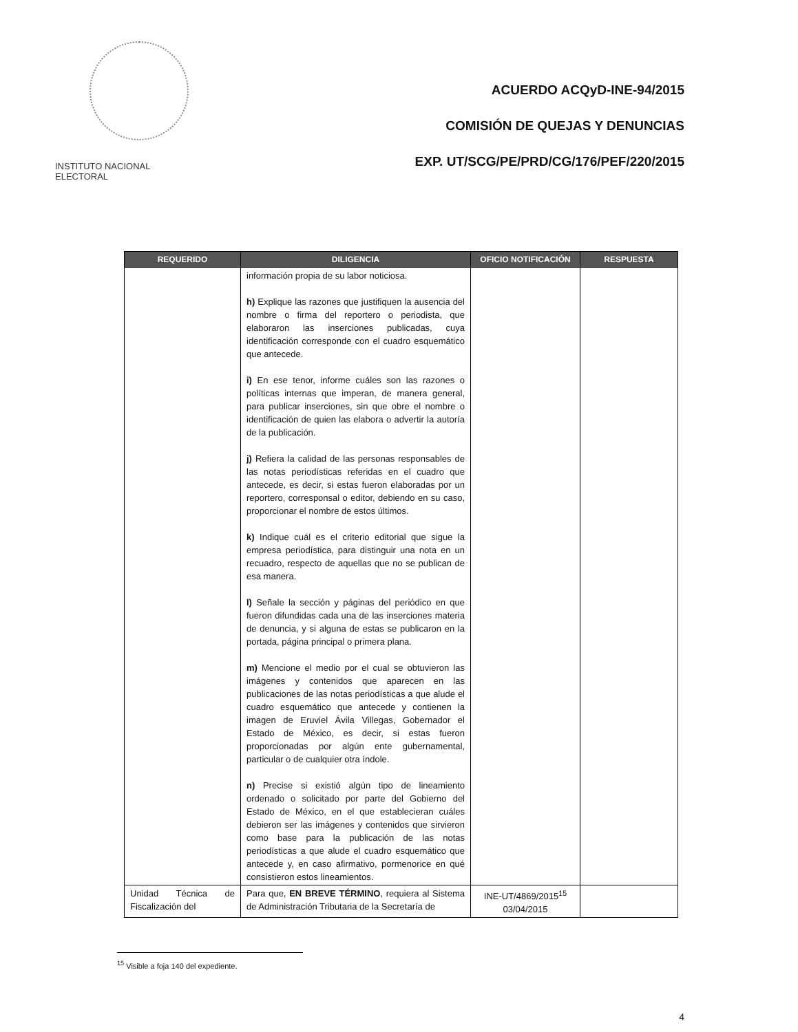INSTITUTO NACIONAL ELECTORAL
ACUERDO ACQyD-INE-94/2015
COMISIÓN DE QUEJAS Y DENUNCIAS
EXP. UT/SCG/PE/PRD/CG/176/PEF/220/2015
| REQUERIDO | DILIGENCIA | OFICIO NOTIFICACIÓN | RESPUESTA |
| --- | --- | --- | --- |
| | información propia de su labor noticiosa. h) Explique las razones que justifiquen la ausencia del nombre o firma del reportero o periodista, que elaboraron las inserciones publicadas, cuya identificación corresponde con el cuadro esquemático que antecede. i) En ese tenor, informe cuáles son las razones o políticas internas que imperan, de manera general, para publicar inserciones, sin que obre el nombre o identificación de quien las elabora o advertir la autoría de la publicación. j) Refiera la calidad de las personas responsables de las notas periodísticas referidas en el cuadro que antecede, es decir, si estas fueron elaboradas por un reportero, corresponsal o editor, debiendo en su caso, proporcionar el nombre de estos últimos. k) Indique cuál es el criterio editorial que sigue la empresa periodística, para distinguir una nota en un recuadro, respecto de aquellas que no se publican de esa manera. l) Señale la sección y páginas del periódico en que fueron difundidas cada una de las inserciones materia de denuncia, y si alguna de estas se publicaron en la portada, página principal o primera plana. m) Mencione el medio por el cual se obtuvieron las imágenes y contenidos que aparecen en las publicaciones de las notas periodísticas a que alude el cuadro esquemático que antecede y contienen la imagen de Eruviel Ávila Villegas, Gobernador el Estado de México, es decir, si estas fueron proporcionadas por algún ente gubernamental, particular o de cualquier otra índole. n) Precise si existió algún tipo de lineamiento ordenado o solicitado por parte del Gobierno del Estado de México, en el que establecieran cuáles debieron ser las imágenes y contenidos que sirvieron como base para la publicación de las notas periodísticas a que alude el cuadro esquemático que antecede y, en caso afirmativo, pormenorice en qué consistieron estos lineamientos. | | |
| Unidad Técnica de Fiscalización del | Para que, EN BREVE TÉRMINO , requiera al Sistema de Administración Tributaria de la Secretaría de | INE-UT/4869/2015<sup>15</sup> 03/04/2015 | |
<sup>15</sup> Visible a foja 140 del expediente.
4